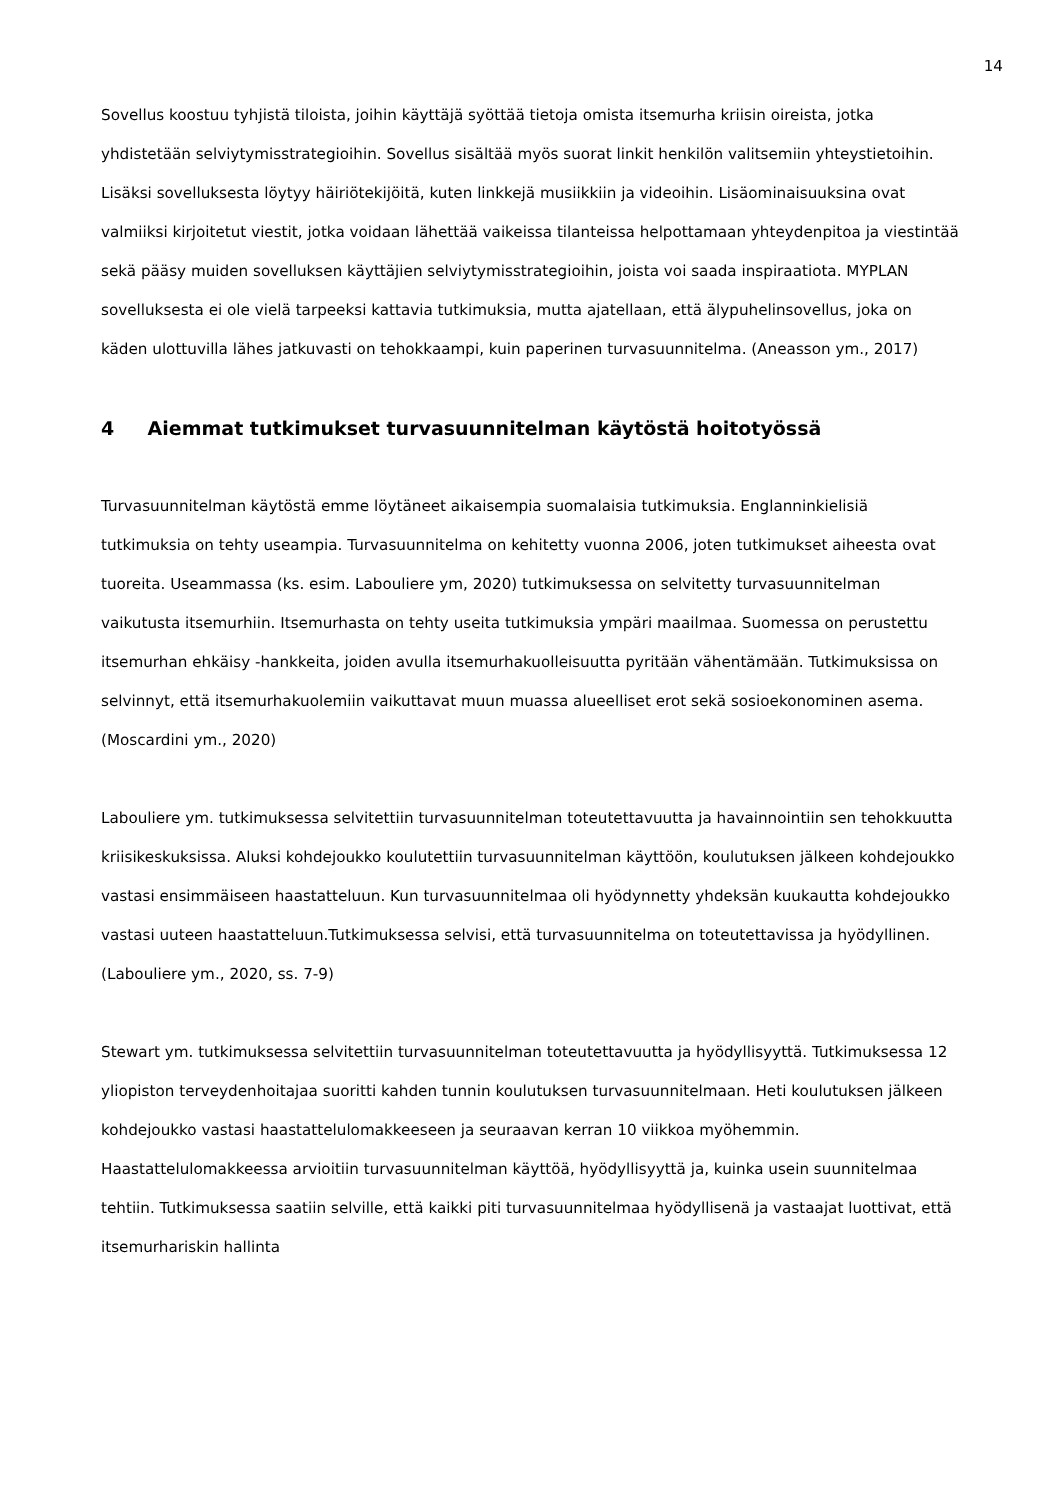14
Sovellus koostuu tyhjistä tiloista, joihin käyttäjä syöttää tietoja omista itsemurha kriisin oireista, jotka yhdistetään selviytymisstrategioihin. Sovellus sisältää myös suorat linkit henkilön valitsemiin yhteystietoihin. Lisäksi sovelluksesta löytyy häiriötekijöitä, kuten linkkejä musiikkiin ja videoihin. Lisäominaisuuksina ovat valmiiksi kirjoitetut viestit, jotka voidaan lähettää vaikeissa tilanteissa helpottamaan yhteydenpitoa ja viestintää sekä pääsy muiden sovelluksen käyttäjien selviytymisstrategioihin, joista voi saada inspiraatiota. MYPLAN sovelluksesta ei ole vielä tarpeeksi kattavia tutkimuksia, mutta ajatellaan, että älypuhelinsovellus, joka on käden ulottuvilla lähes jatkuvasti on tehokkaampi, kuin paperinen turvasuunnitelma. (Aneasson ym., 2017)
4 Aiemmat tutkimukset turvasuunnitelman käytöstä hoitotyössä
Turvasuunnitelman käytöstä emme löytäneet aikaisempia suomalaisia tutkimuksia. Englanninkielisiä tutkimuksia on tehty useampia. Turvasuunnitelma on kehitetty vuonna 2006, joten tutkimukset aiheesta ovat tuoreita. Useammassa (ks. esim. Labouliere ym, 2020) tutkimuksessa on selvitetty turvasuunnitelman vaikutusta itsemurhiin. Itsemurhasta on tehty useita tutkimuksia ympäri maailmaa. Suomessa on perustettu itsemurhan ehkäisy -hankkeita, joiden avulla itsemurhakuolleisuutta pyritään vähentämään. Tutkimuksissa on selvinnyt, että itsemurhakuolemiin vaikuttavat muun muassa alueelliset erot sekä sosioekonominen asema. (Moscardini ym., 2020)
Labouliere ym. tutkimuksessa selvitettiin turvasuunnitelman toteutettavuutta ja havainnointiin sen tehokkuutta kriisikeskuksissa. Aluksi kohdejoukko koulutettiin turvasuunnitelman käyttöön, koulutuksen jälkeen kohdejoukko vastasi ensimmäiseen haastatteluun. Kun turvasuunnitelmaa oli hyödynnetty yhdeksän kuukautta kohdejoukko vastasi uuteen haastatteluun.Tutkimuksessa selvisi, että turvasuunnitelma on toteutettavissa ja hyödyllinen. (Labouliere ym., 2020, ss. 7-9)
Stewart ym. tutkimuksessa selvitettiin turvasuunnitelman toteutettavuutta ja hyödyllisyyttä. Tutkimuksessa 12 yliopiston terveydenhoitajaa suoritti kahden tunnin koulutuksen turvasuunnitelmaan. Heti koulutuksen jälkeen kohdejoukko vastasi haastattelulomakkeeseen ja seuraavan kerran 10 viikkoa myöhemmin. Haastattelulomakkeessa arvioitiin turvasuunnitelman käyttöä, hyödyllisyyttä ja, kuinka usein suunnitelmaa tehtiin. Tutkimuksessa saatiin selville, että kaikki piti turvasuunnitelmaa hyödyllisenä ja vastaajat luottivat, että itsemurhariskin hallinta